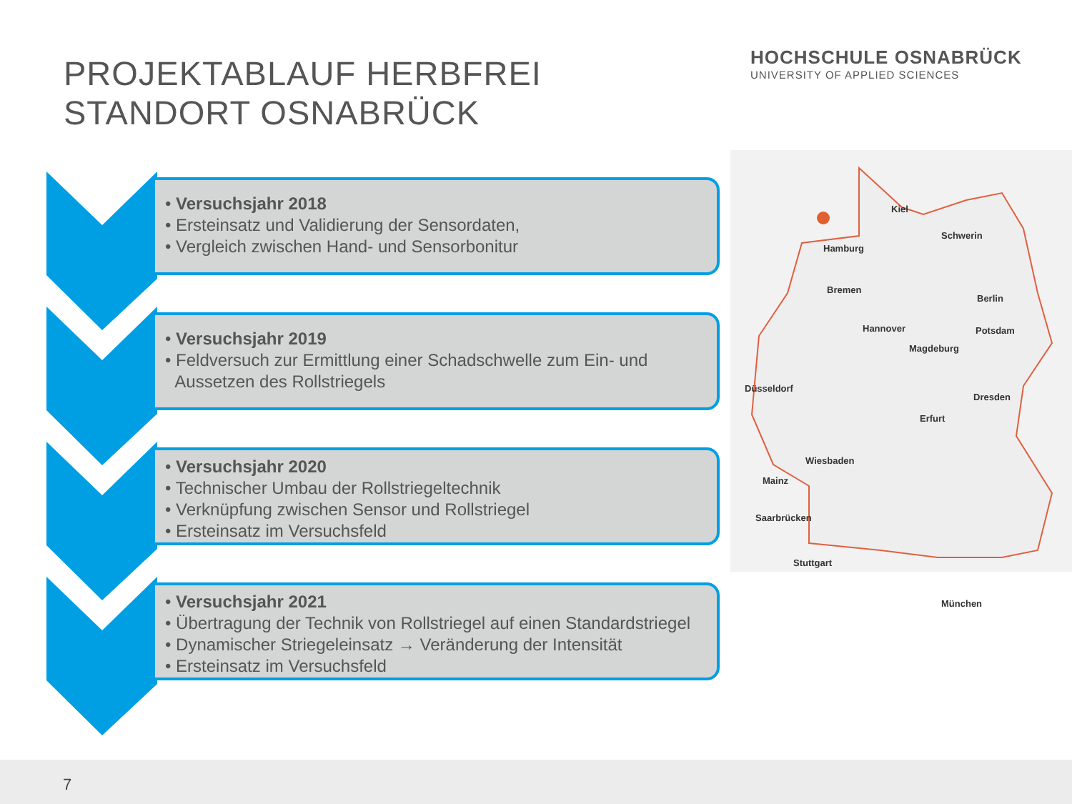PROJEKTABLAUF HERBFREI
STANDORT OSNABRÜCK
HOCHSCHULE OSNABRÜCK
UNIVERSITY OF APPLIED SCIENCES
• Versuchsjahr 2018
• Ersteinsatz und Validierung der Sensordaten,
• Vergleich zwischen Hand- und Sensorbonitur
• Versuchsjahr 2019
• Feldversuch zur Ermittlung einer Schadschwelle zum Ein- und
Aussetzen des Rollstriegels
• Versuchsjahr 2020
• Technischer Umbau der Rollstriegeltechnik
• Verknüpfung zwischen Sensor und Rollstriegel
• Ersteinsatz im Versuchsfeld
• Versuchsjahr 2021
• Übertragung der Technik von Rollstriegel auf einen Standardstriegel
• Dynamischer Striegeleinsatz → Veränderung der Intensität
• Ersteinsatz im Versuchsfeld
Kiel
Schwerin
Hamburg
Bremen
Berlin
Potsdam
Hannover
Magdeburg
Düsseldorf
Dresden
Erfurt
Wiesbaden
Mainz
Saarbrücken
Stuttgart
München
7